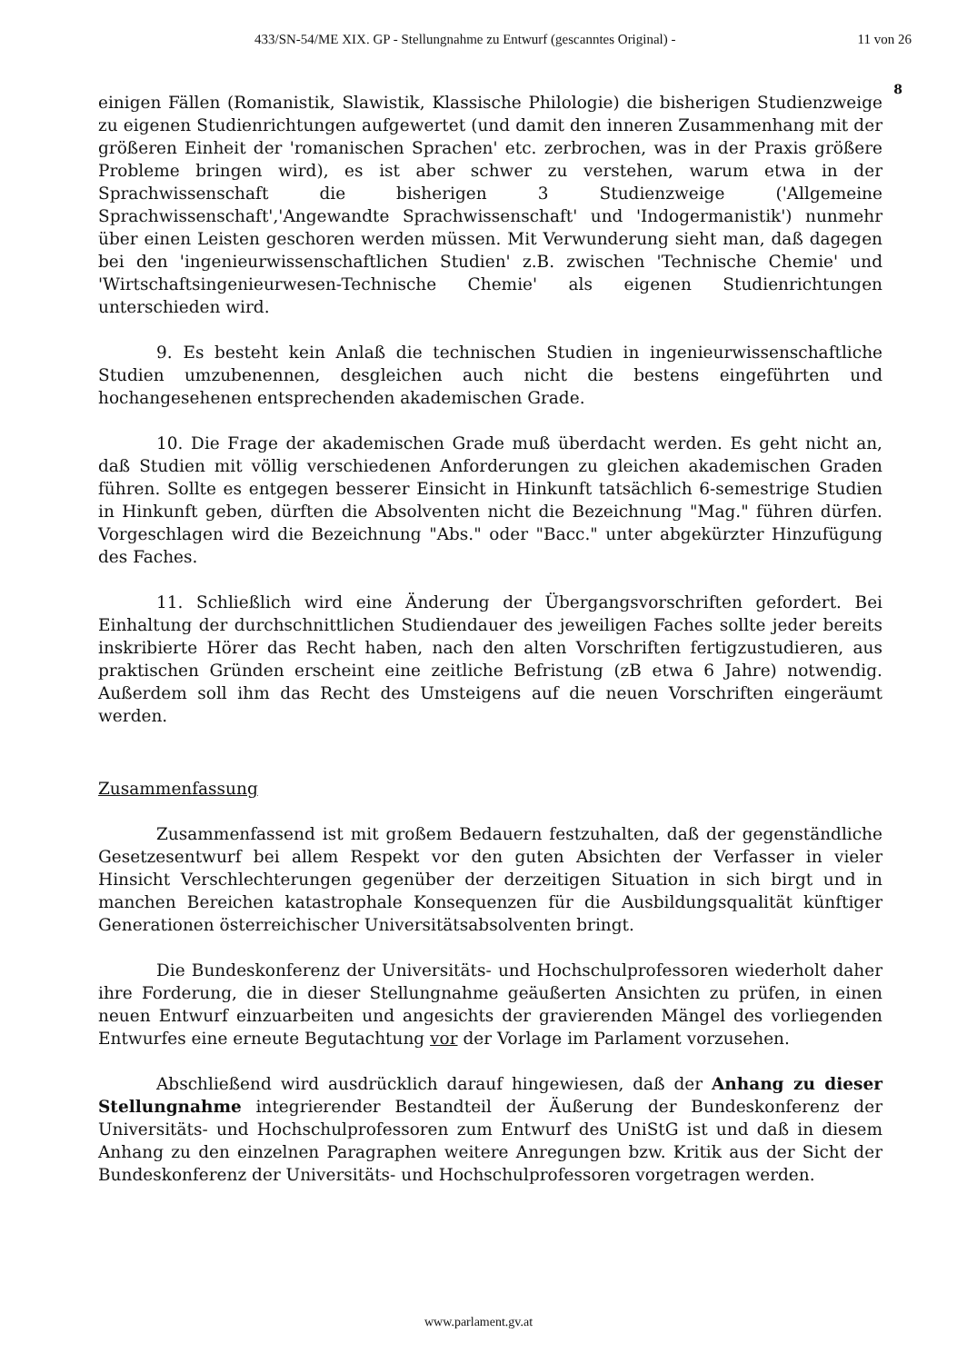433/SN-54/ME XIX. GP - Stellungnahme zu Entwurf (gescanntes Original) - 11 von 26
8
einigen Fällen (Romanistik, Slawistik, Klassische Philologie) die bisherigen Studienzweige zu eigenen Studienrichtungen aufgewertet (und damit den inneren Zusammenhang mit der größeren Einheit der 'romanischen Sprachen' etc. zerbrochen, was in der Praxis größere Probleme bringen wird), es ist aber schwer zu verstehen, warum etwa in der Sprachwissenschaft die bisherigen 3 Studienzweige ('Allgemeine Sprachwissenschaft','Angewandte Sprachwissenschaft' und 'Indogermanistik') nunmehr über einen Leisten geschoren werden müssen. Mit Verwunderung sieht man, daß dagegen bei den 'ingenieurwissenschaftlichen Studien' z.B. zwischen 'Technische Chemie' und 'Wirtschaftsingenieurwesen-Technische Chemie' als eigenen Studienrichtungen unterschieden wird.
9. Es besteht kein Anlaß die technischen Studien in ingenieurwissenschaftliche Studien umzubenennen, desgleichen auch nicht die bestens eingeführten und hochangesehenen entsprechenden akademischen Grade.
10. Die Frage der akademischen Grade muß überdacht werden. Es geht nicht an, daß Studien mit völlig verschiedenen Anforderungen zu gleichen akademischen Graden führen. Sollte es entgegen besserer Einsicht in Hinkunft tatsächlich 6-semestrige Studien in Hinkunft geben, dürften die Absolventen nicht die Bezeichnung "Mag." führen dürfen. Vorgeschlagen wird die Bezeichnung "Abs." oder "Bacc." unter abgekürzter Hinzufügung des Faches.
11. Schließlich wird eine Änderung der Übergangsvorschriften gefordert. Bei Einhaltung der durchschnittlichen Studiendauer des jeweiligen Faches sollte jeder bereits inskribierte Hörer das Recht haben, nach den alten Vorschriften fertigzustudieren, aus praktischen Gründen erscheint eine zeitliche Befristung (zB etwa 6 Jahre) notwendig. Außerdem soll ihm das Recht des Umsteigens auf die neuen Vorschriften eingeräumt werden.
Zusammenfassung
Zusammenfassend ist mit großem Bedauern festzuhalten, daß der gegenständliche Gesetzesentwurf bei allem Respekt vor den guten Absichten der Verfasser in vieler Hinsicht Verschlechterungen gegenüber der derzeitigen Situation in sich birgt und in manchen Bereichen katastrophale Konsequenzen für die Ausbildungsqualität künftiger Generationen österreichischer Universitätsabsolventen bringt.
Die Bundeskonferenz der Universitäts- und Hochschulprofessoren wiederholt daher ihre Forderung, die in dieser Stellungnahme geäußerten Ansichten zu prüfen, in einen neuen Entwurf einzuarbeiten und angesichts der gravierenden Mängel des vorliegenden Entwurfes eine erneute Begutachtung vor der Vorlage im Parlament vorzusehen.
Abschließend wird ausdrücklich darauf hingewiesen, daß der Anhang zu dieser Stellungnahme integrierender Bestandteil der Äußerung der Bundeskonferenz der Universitäts- und Hochschulprofessoren zum Entwurf des UniStG ist und daß in diesem Anhang zu den einzelnen Paragraphen weitere Anregungen bzw. Kritik aus der Sicht der Bundeskonferenz der Universitäts- und Hochschulprofessoren vorgetragen werden.
www.parlament.gv.at